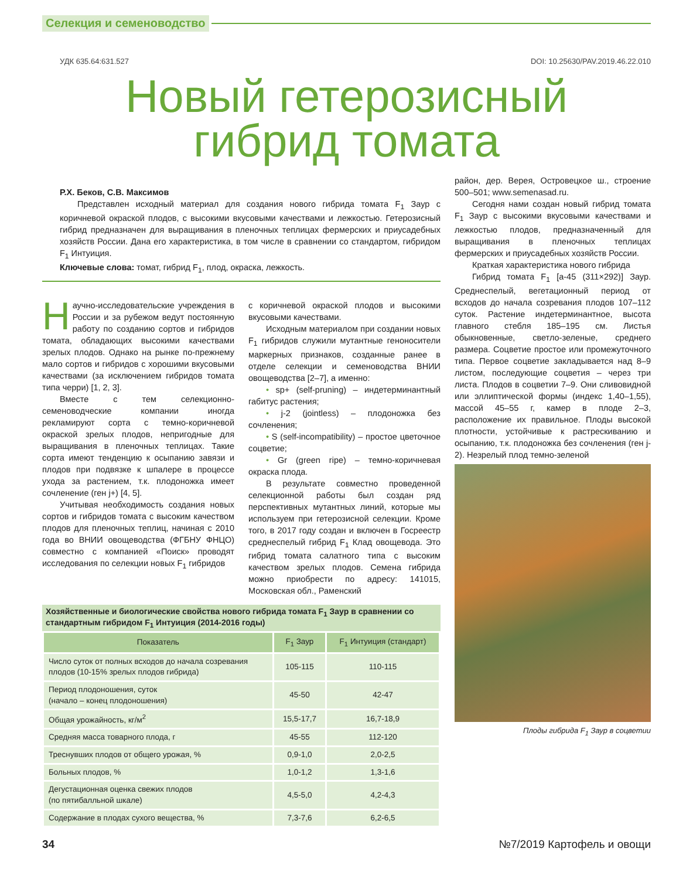Селекция и семеноводство
УДК 635.64:631.527 DOI: 10.25630/PAV.2019.46.22.010
Новый гетерозисный
гибрид томата
Р.Х. Беков, С.В. Максимов
Представлен исходный материал для создания нового гибрида томата F<sub>1</sub> Заур с коричневой окраской плодов, с высокими вкусовыми качествами и лежкостью. Гетерозисный гибрид предназначен для выращивания в пленочных теплицах фермерских и приусадебных хозяйств России. Дана его характеристика, в том числе в сравнении со стандартом, гибридом F<sub>1</sub> Интуиция.
Ключевые слова: томат, гибрид F<sub>1</sub>, плод, окраска, лежкость.
Научно-исследовательские учреждения в России и за рубежом ведут постоянную работу по созданию сортов и гибридов томата, обладающих высокими качествами зрелых плодов. Однако на рынке по-прежнему мало сортов и гибридов с хорошими вкусовыми качествами (за исключением гибридов томата типа черри) [1, 2, 3].
Вместе с тем селекционно-семеноводческие компании иногда рекламируют сорта с темно-коричневой окраской зрелых плодов, непригодные для выращивания в пленочных теплицах. Такие сорта имеют тенденцию к осыпанию завязи и плодов при подвязке к шпалере в процессе ухода за растением, т.к. плодоножка имеет сочленение (ген j+) [4, 5].
Учитывая необходимость создания новых сортов и гибридов томата с высоким качеством плодов для пленочных теплиц, начиная с 2010 года во ВНИИ овощеводства (ФГБНУ ФНЦО) совместно с компанией «Поиск» проводят исследования по селекции новых F<sub>1</sub> гибридов
с коричневой окраской плодов и высокими вкусовыми качествами.
Исходным материалом при создании новых F<sub>1</sub> гибридов служили мутантные генон­осители маркерных признаков, созданные ранее в отделе селекции и семеноводства ВНИИ овощеводства [2–7], а именно:
• sp+ (self-pruning) – индетерминантный габитус растения;
• j-2 (jointless) – плодоножка без сочленения;
• S (self-incompatibility) – простое цветочное соцветие;
• Gr (green ripe) – темно-коричневая окраска плода.
В результате совместно проведенной селекционной работы был создан ряд перспективных мутантных линий, которые мы используем при гетерозисной селекции. Кроме того, в 2017 году создан и включен в Госреестр среднеспелый гибрид F<sub>1</sub> Клад овощевода. Это гибрид томата салатного типа с высоким качеством зрелых плодов. Семена гибрида можно приобрести по адресу: 141015, Московская обл., Раменский
Хозяйственные и биологические свойства нового гибрида томата F <sub>1</sub> Заур в сравнении со стандартным гибридом F <sub>1</sub> Интуиция (2014-2016 годы)
| Показатель | F<sub>1</sub> Заур | F<sub>1</sub> Интуиция (стандарт) |
| --- | --- | --- |
| Число суток от полных всходов до начала созревания плодов (10-15% зрелых плодов гибрида) | 105-115 | 110-115 |
| Период плодоношения, суток (начало – конец плодоношения) | 45-50 | 42-47 |
| Общая урожайность, кг/м<sup>2</sup> | 15,5-17,7 | 16,7-18,9 |
| Средняя масса товарного плода, г | 45-55 | 112-120 |
| Треснувших плодов от общего урожая, % | 0,9-1,0 | 2,0-2,5 |
| Больных плодов, % | 1,0-1,2 | 1,3-1,6 |
| Дегустационная оценка свежих плодов (по пятибалльной шкале) | 4,5-5,0 | 4,2-4,3 |
| Содержание в плодах сухого вещества, % | 7,3-7,6 | 6,2-6,5 |
район, дер. Верея, Островецкое ш., строение 500–501; www.semenasad.ru.
Сегодня нами создан новый гибрид томата F<sub>1</sub> Заур с высокими вкусовыми качествами и лежкостью плодов, предназначенный для выращивания в пленочных теплицах фермерских и приусадебных хозяйств России.
Краткая характеристика нового гибрида
Гибрид томата F<sub>1</sub> [a-45 (311×292)] Заур. Среднеспелый, вегетационный период от всходов до начала созревания плодов 107–112 суток. Растение индетерминантное, высота главного стебля 185–195 см. Листья обыкновенные, светло-зеленые, среднего размера. Соцветие простое или промежуточного типа. Первое соцветие закладывается над 8–9 листом, последующие соцветия – через три листа. Плодов в соцветии 7–9. Они сливовидной или эллиптической формы (индекс 1,40–1,55), массой 45–55 г, камер в плоде 2–3, расположение их правильное. Плоды высокой плотности, устойчивые к растрескиванию и осыпанию, т.к. плодоножка без сочленения (ген j-2). Незрелый плод темно-зеленой
Плоды гибрида F<sub>1</sub> Заур в соцветии
34 №7/2019 Картофель и овощи